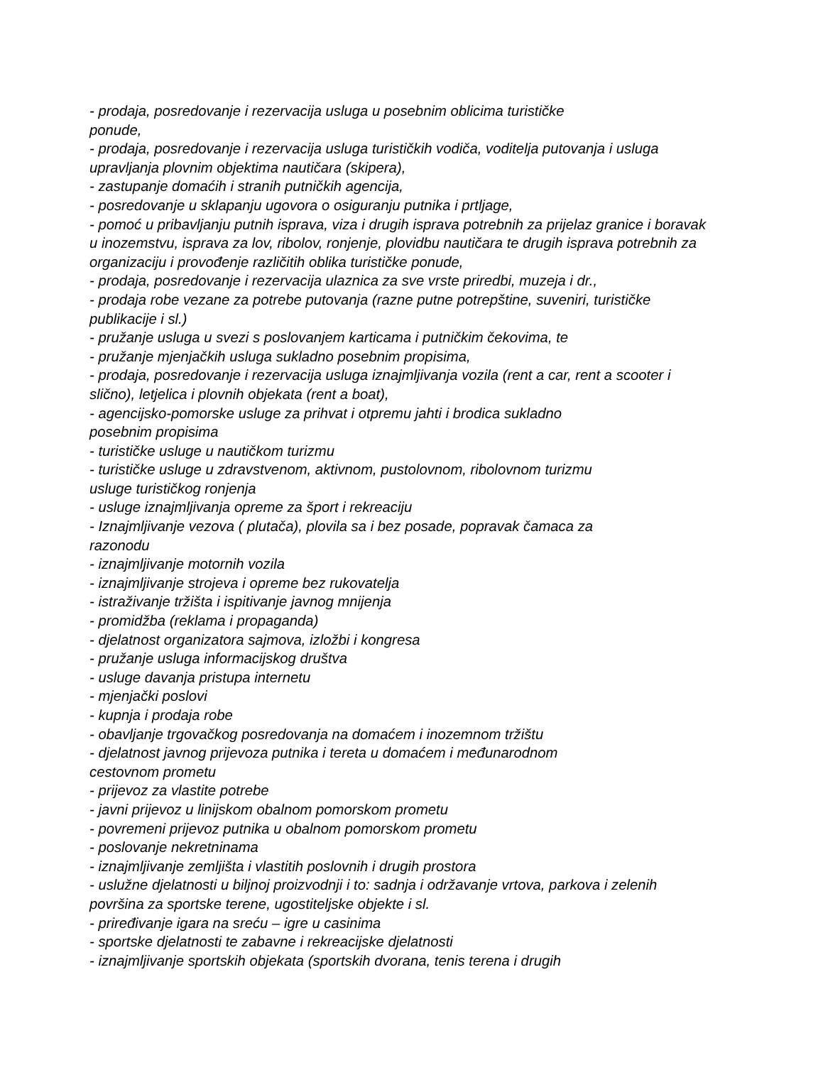- prodaja, posredovanje i rezervacija usluga u posebnim oblicima turističke
ponude,
- prodaja, posredovanje i rezervacija usluga turističkih vodiča, voditelja putovanja i usluga upravljanja plovnim objektima nautičara (skipera),
- zastupanje domaćih i stranih putničkih agencija,
- posredovanje u sklapanju ugovora o osiguranju putnika i prtljage,
- pomoć u pribavljanju putnih isprava, viza i drugih isprava potrebnih za prijelaz granice i boravak u inozemstvu, isprava za lov, ribolov, ronjenje, plovidbu nautičara te drugih isprava potrebnih za organizaciju i provođenje različitih oblika turističke ponude,
- prodaja, posredovanje i rezervacija ulaznica za sve vrste priredbi, muzeja i dr.,
- prodaja robe vezane za potrebe putovanja (razne putne potrepštine, suveniri, turističke publikacije i sl.)
- pružanje usluga u svezi s poslovanjem karticama i putničkim čekovima, te
- pružanje mjenjačkih usluga sukladno posebnim propisima,
- prodaja, posredovanje i rezervacija usluga iznajmljivanja vozila (rent a car, rent a scooter i slično), letjelica i plovnih objekata (rent a boat),
- agencijsko-pomorske usluge za prihvat i otpremu jahti i brodica sukladno
posebnim propisima
- turističke usluge u nautičkom turizmu
- turističke usluge u zdravstvenom, aktivnom, pustolovnom, ribolovnom turizmu
usluge turističkog ronjenja
- usluge iznajmljivanja opreme za šport i rekreaciju
- Iznajmljivanje vezova ( plutača), plovila sa i bez posade, popravak čamaca za
razonodu
- iznajmljivanje motornih vozila
- iznajmljivanje strojeva i opreme bez rukovatelja
- istraživanje tržišta i ispitivanje javnog mnijenja
- promidžba (reklama i propaganda)
- djelatnost organizatora sajmova, izložbi i kongresa
- pružanje usluga informacijskog društva
- usluge davanja pristupa internetu
- mjenjački poslovi
- kupnja i prodaja robe
- obavljanje trgovačkog posredovanja na domaćem i inozemnom tržištu
- djelatnost javnog prijevoza putnika i tereta u domaćem i međunarodnom
cestovnom prometu
- prijevoz za vlastite potrebe
- javni prijevoz u linijskom obalnom pomorskom prometu
- povremeni prijevoz putnika u obalnom pomorskom prometu
- poslovanje nekretninama
- iznajmljivanje zemljišta i vlastitih poslovnih i drugih prostora
- uslužne djelatnosti u biljnoj proizvodnji i to: sadnja i održavanje vrtova, parkova i zelenih površina za sportske terene, ugostiteljske objekte i sl.
- priređivanje igara na sreću – igre u casinima
- sportske djelatnosti te zabavne i rekreacijske djelatnosti
- iznajmljivanje sportskih objekata (sportskih dvorana, tenis terena i drugih